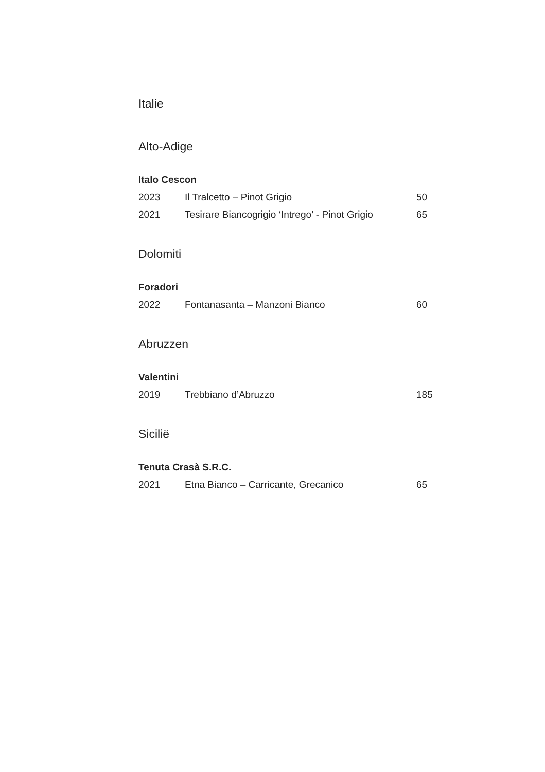Italie
Alto-Adige
Italo Cescon
| 2023 | Il Tralcetto – Pinot Grigio | 50 |
| 2021 | Tesirare Biancogrigio ‘Intrego’ - Pinot Grigio | 65 |
Dolomiti
Foradori
| 2022 | Fontanasanta – Manzoni Bianco | 60 |
Abruzzen
Valentini
| 2019 | Trebbiano d’Abruzzo | 185 |
Sicilië
Tenuta Crasà S.R.C.
| 2021 | Etna Bianco – Carricante, Grecanico | 65 |